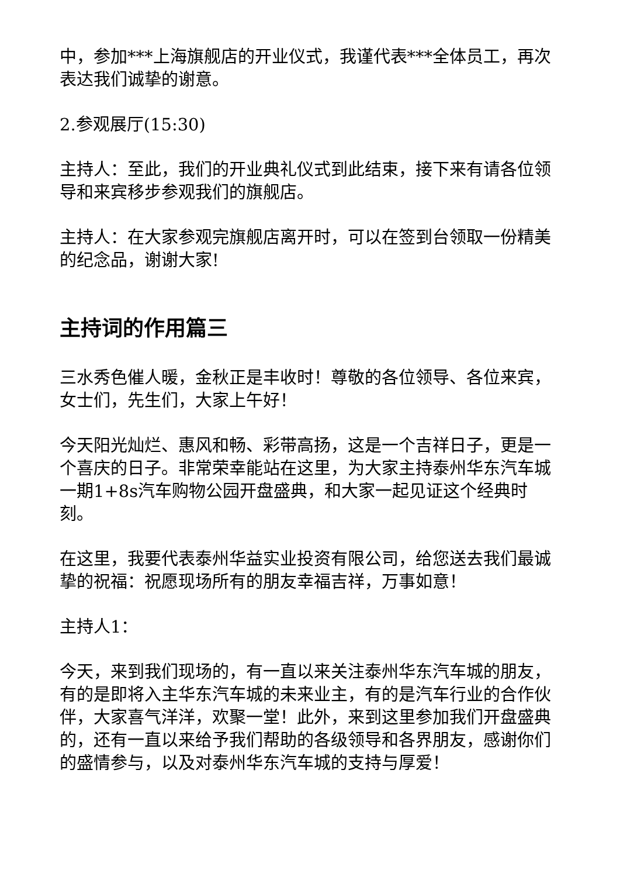中，参加***上海旗舰店的开业仪式，我谨代表***全体员工，再次表达我们诚挚的谢意。
2.参观展厅(15:30)
主持人：至此，我们的开业典礼仪式到此结束，接下来有请各位领导和来宾移步参观我们的旗舰店。
主持人：在大家参观完旗舰店离开时，可以在签到台领取一份精美的纪念品，谢谢大家!
主持词的作用篇三
三水秀色催人暖，金秋正是丰收时！尊敬的各位领导、各位来宾，女士们，先生们，大家上午好！
今天阳光灿烂、惠风和畅、彩带高扬，这是一个吉祥日子，更是一个喜庆的日子。非常荣幸能站在这里，为大家主持泰州华东汽车城一期1+8s汽车购物公园开盘盛典，和大家一起见证这个经典时刻。
在这里，我要代表泰州华益实业投资有限公司，给您送去我们最诚挚的祝福：祝愿现场所有的朋友幸福吉祥，万事如意！
主持人1：
今天，来到我们现场的，有一直以来关注泰州华东汽车城的朋友，有的是即将入主华东汽车城的未来业主，有的是汽车行业的合作伙伴，大家喜气洋洋，欢聚一堂！此外，来到这里参加我们开盘盛典的，还有一直以来给予我们帮助的各级领导和各界朋友，感谢你们的盛情参与，以及对泰州华东汽车城的支持与厚爱！